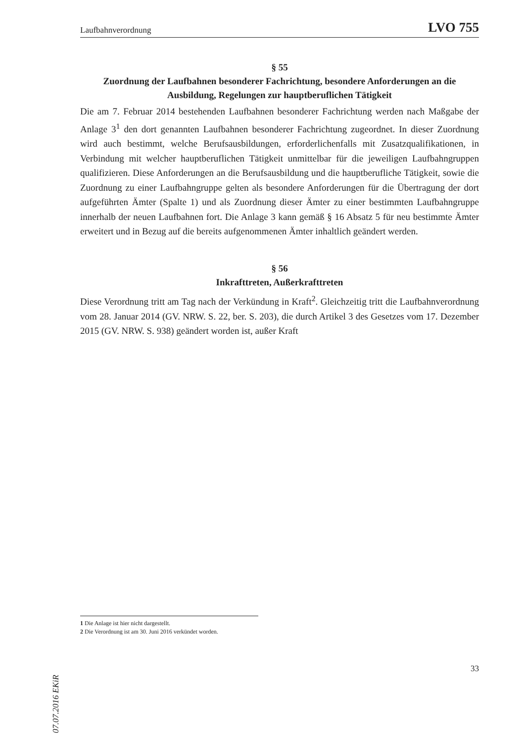Laufbahnverordnung LVO 755
§ 55
Zuordnung der Laufbahnen besonderer Fachrichtung, besondere Anforderungen an die Ausbildung, Regelungen zur hauptberuflichen Tätigkeit
Die am 7. Februar 2014 bestehenden Laufbahnen besonderer Fachrichtung werden nach Maßgabe der Anlage 3<sup>1</sup> den dort genannten Laufbahnen besonderer Fachrichtung zugeordnet. In dieser Zuordnung wird auch bestimmt, welche Berufsausbildungen, erforderlichenfalls mit Zusatzqualifikationen, in Verbindung mit welcher hauptberuflichen Tätigkeit unmittelbar für die jeweiligen Laufbahngruppen qualifizieren. Diese Anforderungen an die Berufsausbildung und die hauptberufliche Tätigkeit, sowie die Zuordnung zu einer Laufbahngruppe gelten als besondere Anforderungen für die Übertragung der dort aufgeführten Ämter (Spalte 1) und als Zuordnung dieser Ämter zu einer bestimmten Laufbahngruppe innerhalb der neuen Laufbahnen fort. Die Anlage 3 kann gemäß § 16 Absatz 5 für neu bestimmte Ämter erweitert und in Bezug auf die bereits aufgenommenen Ämter inhaltlich geändert werden.
§ 56
Inkrafttreten, Außerkrafttreten
Diese Verordnung tritt am Tag nach der Verkündung in Kraft<sup>2</sup>. Gleichzeitig tritt die Laufbahnverordnung vom 28. Januar 2014 (GV. NRW. S. 22, ber. S. 203), die durch Artikel 3 des Gesetzes vom 17. Dezember 2015 (GV. NRW. S. 938) geändert worden ist, außer Kraft
1 Die Anlage ist hier nicht dargestellt.
2 Die Verordnung ist am 30. Juni 2016 verkündet worden.
33
07.07.2016 EKiR